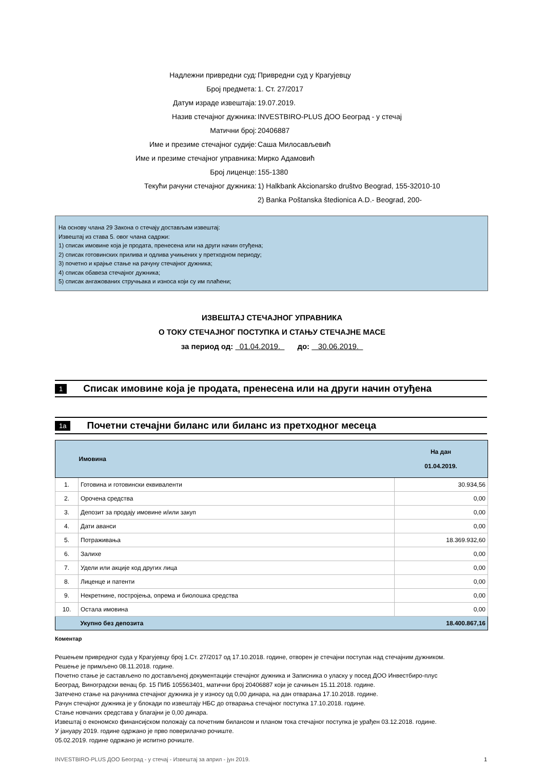Надлежни привредни суд: Привредни суд у Крагујевцу
Број предмета: 1. Ст. 27/2017
Датум израде извештаја: 19.07.2019.
Назив стечајног дужника: INVESTBIRO-PLUS ДОО Београд - у стечај
Матични број: 20406887
Име и презиме стечајног судије: Саша Милосављевић
Име и презиме стечајног управника: Мирко Адамовић
Број лиценце: 155-1380
Текући рачуни стечајног дужника: 1) Halkbank Akcionarsko društvo Beograd, 155-32010-10
2) Banka Poštanska štedionica A.D.- Beograd, 200-
На основу члана 29 Закона о стечају достављам извештај:
Извештај из става 5. овог члана садржи:
1) списак имовине која је продата, пренесена или на други начин отуђена;
2) списак готовинских прилива и одлива учињених у претходном периоду;
3) почетно и крајње стање на рачуну стечајног дужника;
4) списак обавеза стечајног дужника;
5) списак ангажованих стручњака и износа који су им плаћени;
ИЗВЕШТАЈ СТЕЧАЈНОГ УПРАВНИКА
О ТОКУ СТЕЧАЈНОГ ПОСТУПКА И СТАЊУ СТЕЧАЈНЕ МАСЕ
за период од: 01.04.2019. до: 30.06.2019.
1 Списак имовине која је продата, пренесена или на други начин отуђена
1a Почетни стечајни биланс или биланс из претходног месеца
| | Имовина | На дан 01.04.2019. |
| --- | --- | --- |
| 1. | Готовина и готовински еквиваленти | 30.934,56 |
| 2. | Орочена средства | 0,00 |
| 3. | Депозит за продају имовине и/или закуп | 0,00 |
| 4. | Дати аванси | 0,00 |
| 5. | Потраживања | 18.369.932,60 |
| 6. | Залихе | 0,00 |
| 7. | Удели или акције код других лица | 0,00 |
| 8. | Лиценце и патенти | 0,00 |
| 9. | Некретнине, постројења, опрема и биолошка средства | 0,00 |
| 10. | Остала имовина | 0,00 |
| | Укупно без депозита | 18.400.867,16 |
Коментар
Решењем привредног суда у Крагујевцу број 1.Ст. 27/2017 од 17.10.2018. године, отворен је стечајни поступак над стечајним дужником.
Решење је примљено 08.11.2018. године.
Почетно стање је састављено по достављеној документацији стечајног дужника и Записника о уласку у посед ДОО Инвестбиро-плус
Београд, Виноградски венац бр. 15 ПИБ 105563401, матични број 20406887 који је сачињен 15.11.2018. године.
Затечено стање на рачунима стечајног дужника је у износу од 0,00 динара, на дан отварања 17.10.2018. године.
Рачун стечајног дужника је у блокади по извештају НБС до отварања стечајног поступка 17.10.2018. године.
Стање новчаних средстава у благајни је 0,00 динара.
Извештај о економско финансијском положају са почетним билансом и планом тока стечајног поступка је урађен 03.12.2018. године.
У јануару 2019. године одржано је прво поверилачко рочиште.
05.02.2019. године одржано је испитно рочиште.
INVESTBIRO-PLUS ДОО Београд - у стечај - Извештај за април - јун 2019. 1